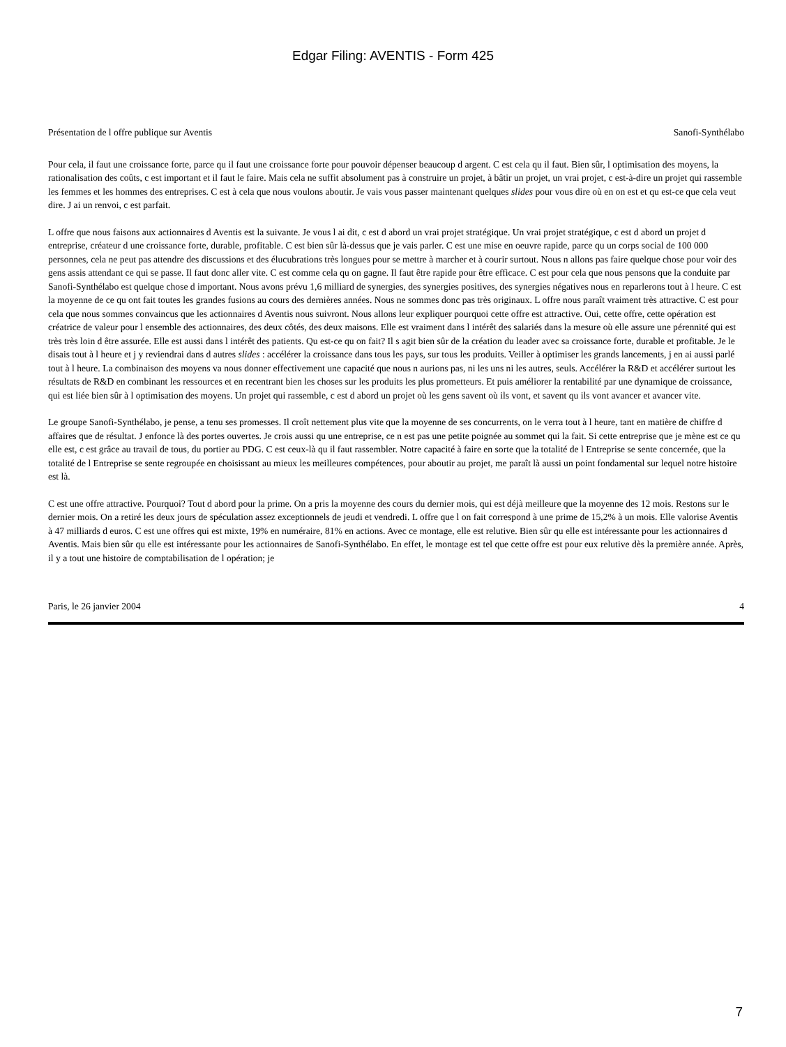Edgar Filing: AVENTIS - Form 425
Présentation de l offre publique sur Aventis Sanofi-Synthélabo
Pour cela, il faut une croissance forte, parce qu il faut une croissance forte pour pouvoir dépenser beaucoup d argent. C est cela qu il faut. Bien sûr, l optimisation des moyens, la rationalisation des coûts, c est important et il faut le faire. Mais cela ne suffit absolument pas à construire un projet, à bâtir un projet, un vrai projet, c est-à-dire un projet qui rassemble les femmes et les hommes des entreprises. C est à cela que nous voulons aboutir. Je vais vous passer maintenant quelques slides pour vous dire où en on est et qu est-ce que cela veut dire. J ai un renvoi, c est parfait.
L offre que nous faisons aux actionnaires d Aventis est la suivante. Je vous l ai dit, c est d abord un vrai projet stratégique. Un vrai projet stratégique, c est d abord un projet d entreprise, créateur d une croissance forte, durable, profitable. C est bien sûr là-dessus que je vais parler. C est une mise en oeuvre rapide, parce qu un corps social de 100 000 personnes, cela ne peut pas attendre des discussions et des élucubrations très longues pour se mettre à marcher et à courir surtout. Nous n allons pas faire quelque chose pour voir des gens assis attendant ce qui se passe. Il faut donc aller vite. C est comme cela qu on gagne. Il faut être rapide pour être efficace. C est pour cela que nous pensons que la conduite par Sanofi-Synthélabo est quelque chose d important. Nous avons prévu 1,6 milliard de synergies, des synergies positives, des synergies négatives nous en reparlerons tout à l heure. C est la moyenne de ce qu ont fait toutes les grandes fusions au cours des dernières années. Nous ne sommes donc pas très originaux. L offre nous paraît vraiment très attractive. C est pour cela que nous sommes convaincus que les actionnaires d Aventis nous suivront. Nous allons leur expliquer pourquoi cette offre est attractive. Oui, cette offre, cette opération est créatrice de valeur pour l ensemble des actionnaires, des deux côtés, des deux maisons. Elle est vraiment dans l intérêt des salariés dans la mesure où elle assure une pérennité qui est très très loin d être assurée. Elle est aussi dans l intérêt des patients. Qu est-ce qu on fait? Il s agit bien sûr de la création du leader avec sa croissance forte, durable et profitable. Je le disais tout à l heure et j y reviendrai dans d autres slides : accélérer la croissance dans tous les pays, sur tous les produits. Veiller à optimiser les grands lancements, j en ai aussi parlé tout à l heure. La combinaison des moyens va nous donner effectivement une capacité que nous n aurions pas, ni les uns ni les autres, seuls. Accélérer la R&D et accélérer surtout les résultats de R&D en combinant les ressources et en recentrant bien les choses sur les produits les plus prometteurs. Et puis améliorer la rentabilité par une dynamique de croissance, qui est liée bien sûr à l optimisation des moyens. Un projet qui rassemble, c est d abord un projet où les gens savent où ils vont, et savent qu ils vont avancer et avancer vite.
Le groupe Sanofi-Synthélabo, je pense, a tenu ses promesses. Il croît nettement plus vite que la moyenne de ses concurrents, on le verra tout à l heure, tant en matière de chiffre d affaires que de résultat. J enfonce là des portes ouvertes. Je crois aussi qu une entreprise, ce n est pas une petite poignée au sommet qui la fait. Si cette entreprise que je mène est ce qu elle est, c est grâce au travail de tous, du portier au PDG. C est ceux-là qu il faut rassembler. Notre capacité à faire en sorte que la totalité de l Entreprise se sente concernée, que la totalité de l Entreprise se sente regroupée en choisissant au mieux les meilleures compétences, pour aboutir au projet, me paraît là aussi un point fondamental sur lequel notre histoire est là.
C est une offre attractive. Pourquoi? Tout d abord pour la prime. On a pris la moyenne des cours du dernier mois, qui est déjà meilleure que la moyenne des 12 mois. Restons sur le dernier mois. On a retiré les deux jours de spéculation assez exceptionnels de jeudi et vendredi. L offre que l on fait correspond à une prime de 15,2% à un mois. Elle valorise Aventis à 47 milliards d euros. C est une offres qui est mixte, 19% en numéraire, 81% en actions. Avec ce montage, elle est relutive. Bien sûr qu elle est intéressante pour les actionnaires d Aventis. Mais bien sûr qu elle est intéressante pour les actionnaires de Sanofi-Synthélabo. En effet, le montage est tel que cette offre est pour eux relutive dès la première année. Après, il y a tout une histoire de comptabilisation de l opération; je
Paris, le 26 janvier 2004 4
7